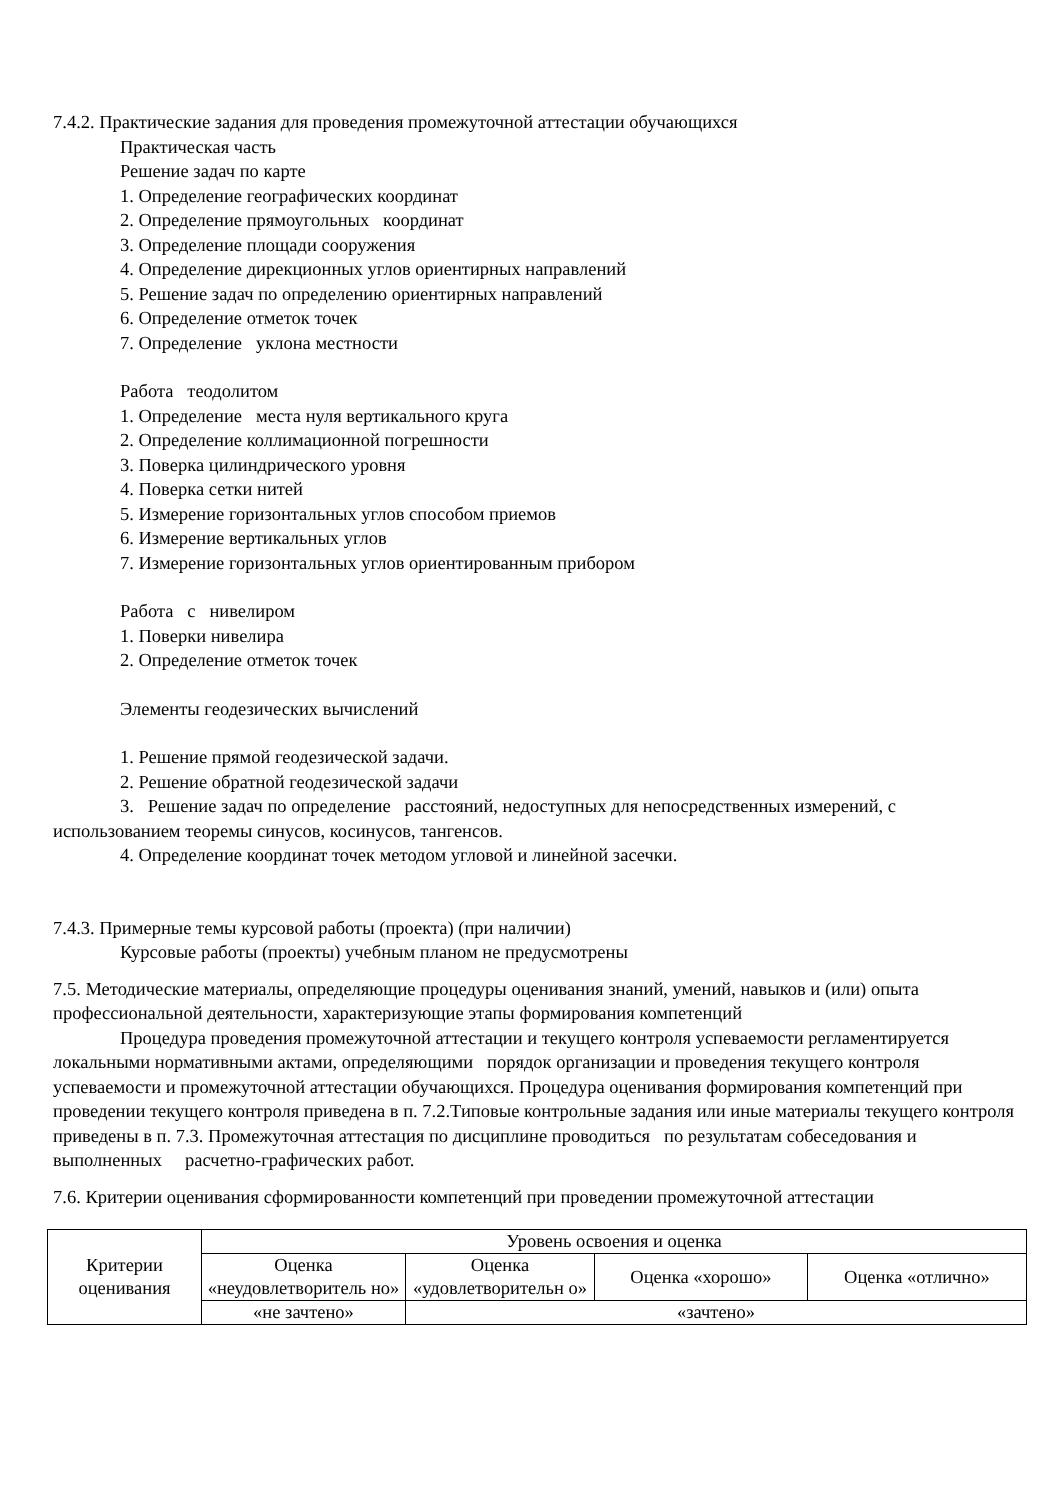7.4.2. Практические задания для проведения промежуточной аттестации обучающихся
Практическая часть
Решение задач по карте
1. Определение географических координат
2. Определение прямоугольных координат
3. Определение площади сооружения
4. Определение дирекционных углов ориентирных направлений
5. Решение задач по определению ориентирных направлений
6. Определение отметок точек
7. Определение уклона местности
Работа теодолитом
1. Определение места нуля вертикального круга
2. Определение коллимационной погрешности
3. Поверка цилиндрического уровня
4. Поверка сетки нитей
5. Измерение горизонтальных углов способом приемов
6. Измерение вертикальных углов
7. Измерение горизонтальных углов ориентированным прибором
Работа с нивелиром
1. Поверки нивелира
2. Определение отметок точек
Элементы геодезических вычислений
1. Решение прямой геодезической задачи.
2. Решение обратной геодезической задачи
3. Решение задач по определение расстояний, недоступных для непосредственных измерений, с использованием теоремы синусов, косинусов, тангенсов.
4. Определение координат точек методом угловой и линейной засечки.
7.4.3. Примерные темы курсовой работы (проекта) (при наличии)
Курсовые работы (проекты) учебным планом не предусмотрены
7.5. Методические материалы, определяющие процедуры оценивания знаний, умений, навыков и (или) опыта профессиональной деятельности, характеризующие этапы формирования компетенций
Процедура проведения промежуточной аттестации и текущего контроля успеваемости регламентируется локальными нормативными актами, определяющими порядок организации и проведения текущего контроля успеваемости и промежуточной аттестации обучающихся. Процедура оценивания формирования компетенций при проведении текущего контроля приведена в п. 7.2.Типовые контрольные задания или иные материалы текущего контроля приведены в п. 7.3. Промежуточная аттестация по дисциплине проводиться по результатам собеседования и выполненных расчетно-графических работ.
7.6. Критерии оценивания сформированности компетенций при проведении промежуточной аттестации
| Критерии оценивания | Уровень освоения и оценка | | | |
| --- | --- | --- | --- | --- |
| | Оценка «неудовлетворитель но» | Оценка «удовлетворительн о» | Оценка «хорошо» | Оценка «отлично» |
| | «не зачтено» | «зачтено» | | |